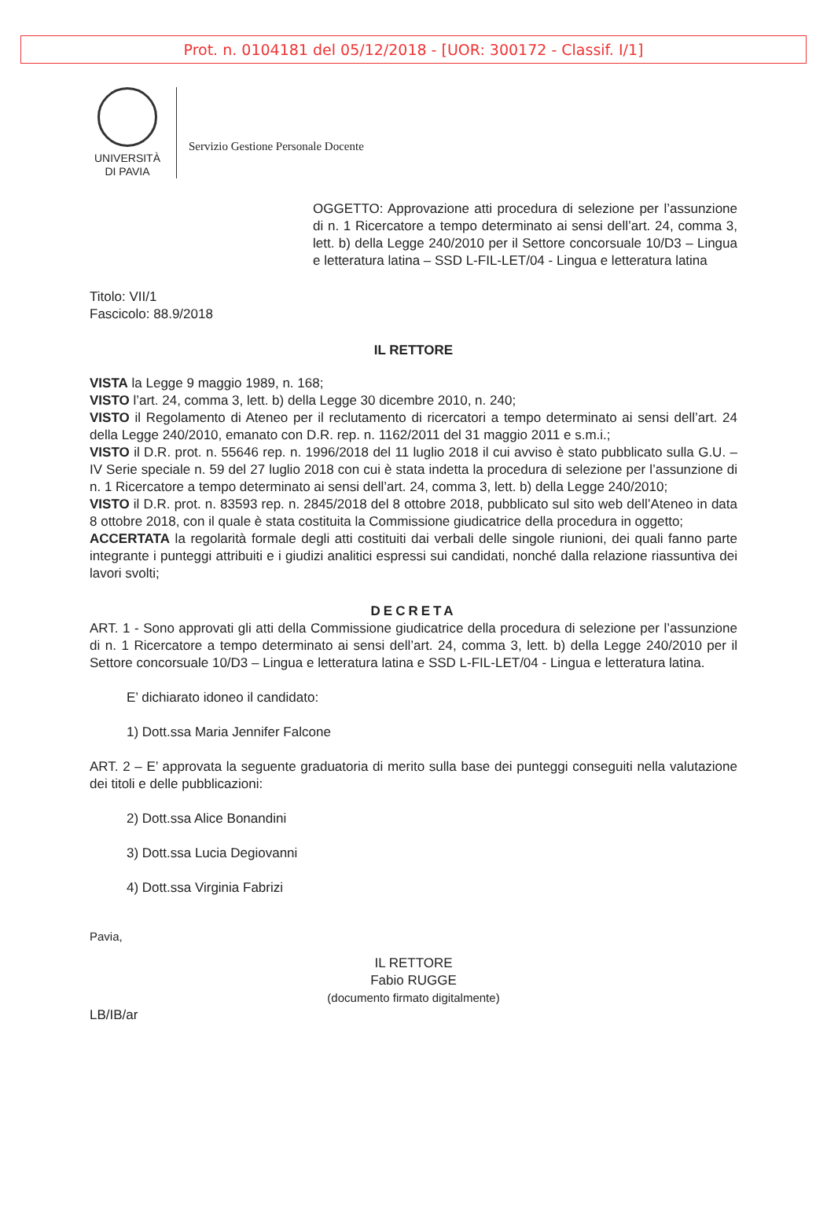Prot. n. 0104181 del 05/12/2018 - [UOR: 300172 - Classif. I/1]
UNIVERSITÀ
DI PAVIA
Servizio Gestione Personale Docente
OGGETTO: Approvazione atti procedura di selezione per l’assunzione di n. 1 Ricercatore a tempo determinato ai sensi dell’art. 24, comma 3, lett. b) della Legge 240/2010 per il Settore concorsuale 10/D3 – Lingua e letteratura latina – SSD L-FIL-LET/04 - Lingua e letteratura latina
Titolo: VII/1
Fascicolo: 88.9/2018
IL RETTORE
VISTA la Legge 9 maggio 1989, n. 168;
VISTO l’art. 24, comma 3, lett. b) della Legge 30 dicembre 2010, n. 240;
VISTO il Regolamento di Ateneo per il reclutamento di ricercatori a tempo determinato ai sensi dell’art. 24 della Legge 240/2010, emanato con D.R. rep. n. 1162/2011 del 31 maggio 2011 e s.m.i.;
VISTO il D.R. prot. n. 55646 rep. n. 1996/2018 del 11 luglio 2018 il cui avviso è stato pubblicato sulla G.U. – IV Serie speciale n. 59 del 27 luglio 2018 con cui è stata indetta la procedura di selezione per l’assunzione di n. 1 Ricercatore a tempo determinato ai sensi dell’art. 24, comma 3, lett. b) della Legge 240/2010;
VISTO il D.R. prot. n. 83593 rep. n. 2845/2018 del 8 ottobre 2018, pubblicato sul sito web dell’Ateneo in data 8 ottobre 2018, con il quale è stata costituita la Commissione giudicatrice della procedura in oggetto;
ACCERTATA la regolarità formale degli atti costituiti dai verbali delle singole riunioni, dei quali fanno parte integrante i punteggi attribuiti e i giudizi analitici espressi sui candidati, nonché dalla relazione riassuntiva dei lavori svolti;
DECRETA
ART. 1 - Sono approvati gli atti della Commissione giudicatrice della procedura di selezione per l’assunzione di n. 1 Ricercatore a tempo determinato ai sensi dell’art. 24, comma 3, lett. b) della Legge 240/2010 per il Settore concorsuale 10/D3 – Lingua e letteratura latina e SSD L-FIL-LET/04 - Lingua e letteratura latina.
E’ dichiarato idoneo il candidato:
1) Dott.ssa Maria Jennifer Falcone
ART. 2 – E’ approvata la seguente graduatoria di merito sulla base dei punteggi conseguiti nella valutazione dei titoli e delle pubblicazioni:
2) Dott.ssa Alice Bonandini
3) Dott.ssa Lucia Degiovanni
4) Dott.ssa Virginia Fabrizi
Pavia,
IL RETTORE
Fabio RUGGE
(documento firmato digitalmente)
LB/IB/ar